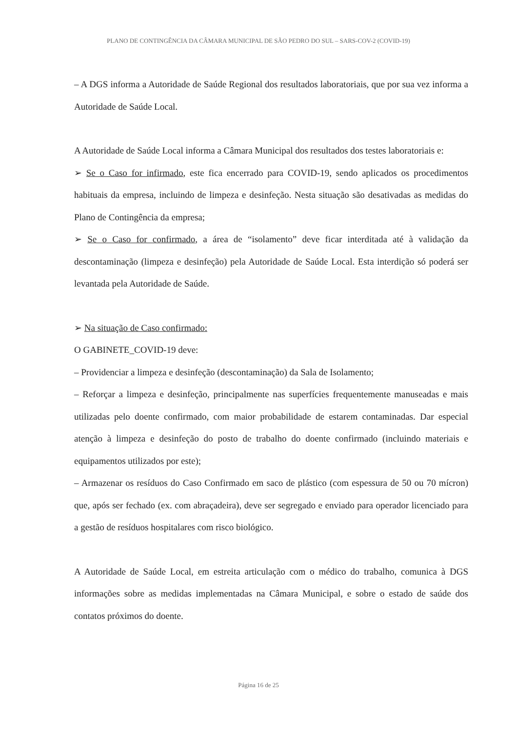PLANO DE CONTINGÊNCIA DA CÂMARA MUNICIPAL DE SÃO PEDRO DO SUL – SARS-COV-2 (COVID-19)
– A DGS informa a Autoridade de Saúde Regional dos resultados laboratoriais, que por sua vez informa a Autoridade de Saúde Local.
A Autoridade de Saúde Local informa a Câmara Municipal dos resultados dos testes laboratoriais e:
➢ Se o Caso for infirmado, este fica encerrado para COVID-19, sendo aplicados os procedimentos habituais da empresa, incluindo de limpeza e desinfeção. Nesta situação são desativadas as medidas do Plano de Contingência da empresa;
➢ Se o Caso for confirmado, a área de “isolamento” deve ficar interditada até à validação da descontaminação (limpeza e desinfeção) pela Autoridade de Saúde Local. Esta interdição só poderá ser levantada pela Autoridade de Saúde.
➢ Na situação de Caso confirmado:
O GABINETE_COVID-19 deve:
– Providenciar a limpeza e desinfeção (descontaminação) da Sala de Isolamento;
– Reforçar a limpeza e desinfeção, principalmente nas superfícies frequentemente manuseadas e mais utilizadas pelo doente confirmado, com maior probabilidade de estarem contaminadas. Dar especial atenção à limpeza e desinfeção do posto de trabalho do doente confirmado (incluindo materiais e equipamentos utilizados por este);
– Armazenar os resíduos do Caso Confirmado em saco de plástico (com espessura de 50 ou 70 mícron) que, após ser fechado (ex. com abraçadeira), deve ser segregado e enviado para operador licenciado para a gestão de resíduos hospitalares com risco biológico.
A Autoridade de Saúde Local, em estreita articulação com o médico do trabalho, comunica à DGS informações sobre as medidas implementadas na Câmara Municipal, e sobre o estado de saúde dos contatos próximos do doente.
Página 16 de 25